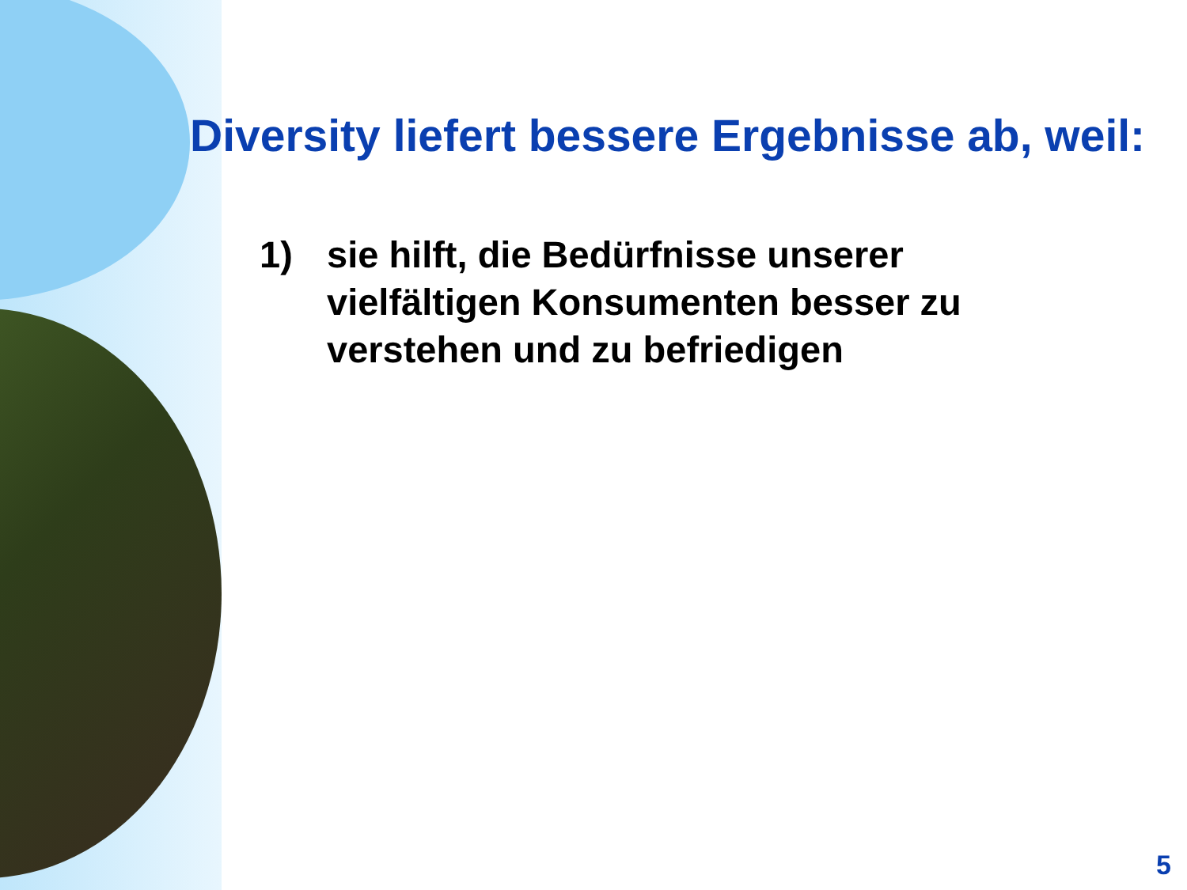Diversity liefert bessere Ergebnisse ab, weil:
1) sie hilft, die Bedürfnisse unserer
vielfältigen Konsumenten besser zu
verstehen und zu befriedigen
5